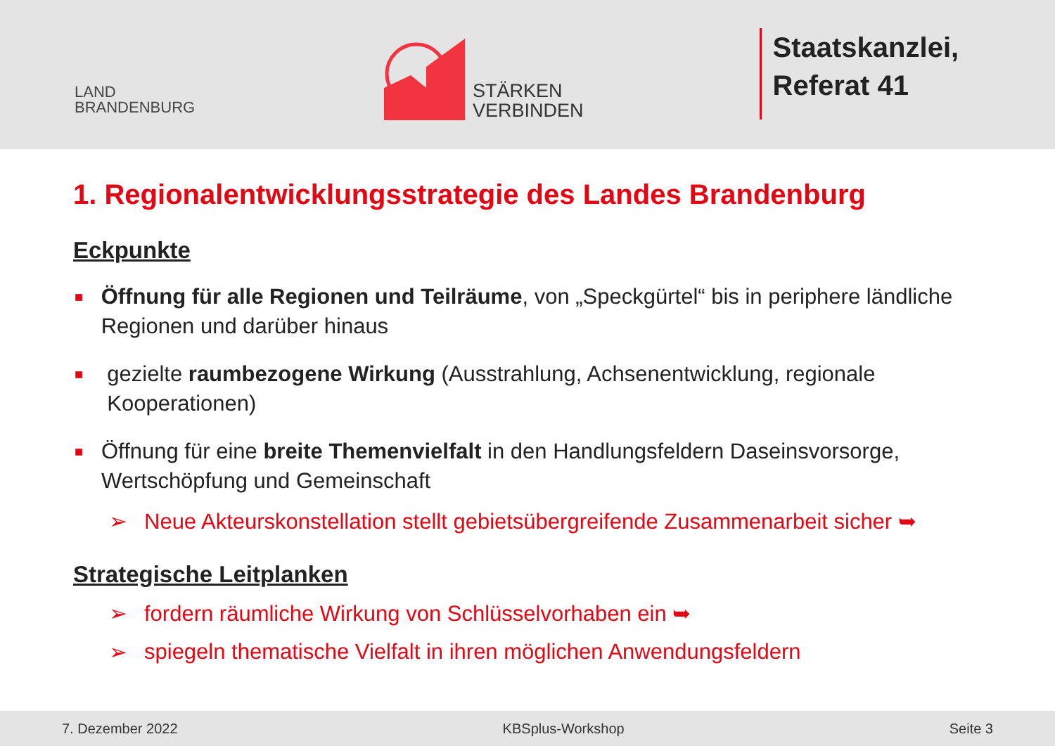LAND
BRANDENBURG
STÄRKEN
VERBINDEN
Staatskanzlei,
Referat 41
1. Regionalentwicklungsstrategie des Landes Brandenburg
Eckpunkte
■ Öffnung für alle Regionen und Teilräume, von „Speckgürtel“ bis in periphere ländliche Regionen und darüber hinaus
■ gezielte raumbezogene Wirkung (Ausstrahlung, Achsenentwicklung, regionale Kooperationen)
■ Öffnung für eine breite Themenvielfalt in den Handlungsfeldern Daseinsvorsorge, Wertschöpfung und Gemeinschaft
➢ Neue Akteurskonstellation stellt gebietsübergreifende Zusammenarbeit sicher ➥
Strategische Leitplanken
➢ fordern räumliche Wirkung von Schlüsselvorhaben ein ➥
➢ spiegeln thematische Vielfalt in ihren möglichen Anwendungsfeldern
7. Dezember 2022 KBSplus-Workshop Seite 3